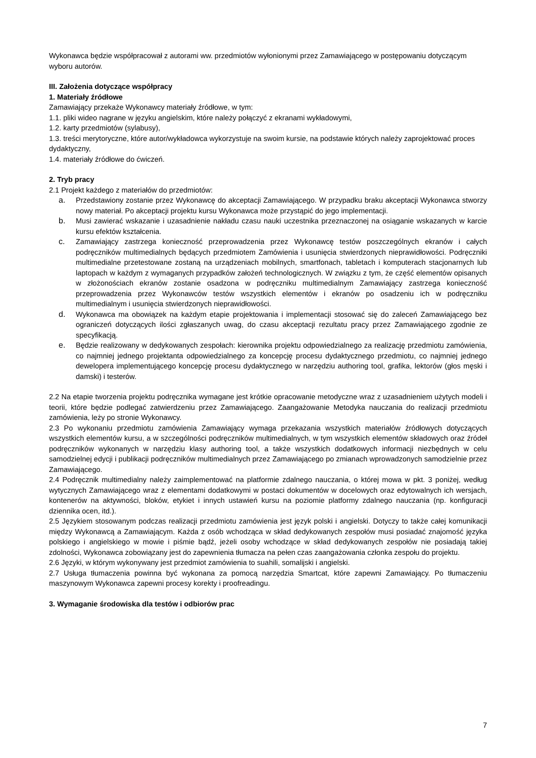Wykonawca będzie współpracował z autorami ww. przedmiotów wyłonionymi przez Zamawiającego w postępowaniu dotyczącym wyboru autorów.
III. Założenia dotyczące współpracy
1. Materiały źródłowe
Zamawiający przekaże Wykonawcy materiały źródłowe, w tym:
1.1. pliki wideo nagrane w języku angielskim, które należy połączyć z ekranami wykładowymi,
1.2. karty przedmiotów (sylabusy),
1.3. treści merytoryczne, które autor/wykładowca wykorzystuje na swoim kursie, na podstawie których należy zaprojektować proces dydaktyczny,
1.4. materiały źródłowe do ćwiczeń.
2. Tryb pracy
2.1 Projekt każdego z materiałów do przedmiotów:
a. Przedstawiony zostanie przez Wykonawcę do akceptacji Zamawiającego. W przypadku braku akceptacji Wykonawca stworzy nowy materiał. Po akceptacji projektu kursu Wykonawca może przystąpić do jego implementacji.
b. Musi zawierać wskazanie i uzasadnienie nakładu czasu nauki uczestnika przeznaczonej na osiąganie wskazanych w karcie kursu efektów kształcenia.
c. Zamawiający zastrzega konieczność przeprowadzenia przez Wykonawcę testów poszczególnych ekranów i całych podręczników multimedialnych będących przedmiotem Zamówienia i usunięcia stwierdzonych nieprawidłowości. Podręczniki multimedialne przetestowane zostaną na urządzeniach mobilnych, smartfonach, tabletach i komputerach stacjonarnych lub laptopach w każdym z wymaganych przypadków założeń technologicznych. W związku z tym, że część elementów opisanych w złożonościach ekranów zostanie osadzona w podręczniku multimedialnym Zamawiający zastrzega konieczność przeprowadzenia przez Wykonawców testów wszystkich elementów i ekranów po osadzeniu ich w podręczniku multimedialnym i usunięcia stwierdzonych nieprawidłowości.
d. Wykonawca ma obowiązek na każdym etapie projektowania i implementacji stosować się do zaleceń Zamawiającego bez ograniczeń dotyczących ilości zgłaszanych uwag, do czasu akceptacji rezultatu pracy przez Zamawiającego zgodnie ze specyfikacją.
e. Będzie realizowany w dedykowanych zespołach: kierownika projektu odpowiedzialnego za realizację przedmiotu zamówienia, co najmniej jednego projektanta odpowiedzialnego za koncepcję procesu dydaktycznego przedmiotu, co najmniej jednego dewelopera implementującego koncepcję procesu dydaktycznego w narzędziu authoring tool, grafika, lektorów (głos męski i damski) i testerów.
2.2 Na etapie tworzenia projektu podręcznika wymagane jest krótkie opracowanie metodyczne wraz z uzasadnieniem użytych modeli i teorii, które będzie podlegać zatwierdzeniu przez Zamawiającego. Zaangażowanie Metodyka nauczania do realizacji przedmiotu zamówienia, leży po stronie Wykonawcy.
2.3 Po wykonaniu przedmiotu zamówienia Zamawiający wymaga przekazania wszystkich materiałów źródłowych dotyczących wszystkich elementów kursu, a w szczególności podręczników multimedialnych, w tym wszystkich elementów składowych oraz źródeł podręczników wykonanych w narzędziu klasy authoring tool, a także wszystkich dodatkowych informacji niezbędnych w celu samodzielnej edycji i publikacji podręczników multimedialnych przez Zamawiającego po zmianach wprowadzonych samodzielnie przez Zamawiającego.
2.4 Podręcznik multimedialny należy zaimplementować na platformie zdalnego nauczania, o której mowa w pkt. 3 poniżej, według wytycznych Zamawiającego wraz z elementami dodatkowymi w postaci dokumentów w docelowych oraz edytowalnych ich wersjach, kontenerów na aktywności, bloków, etykiet i innych ustawień kursu na poziomie platformy zdalnego nauczania (np. konfiguracji dziennika ocen, itd.).
2.5 Językiem stosowanym podczas realizacji przedmiotu zamówienia jest język polski i angielski. Dotyczy to także całej komunikacji między Wykonawcą a Zamawiającym. Każda z osób wchodząca w skład dedykowanych zespołów musi posiadać znajomość języka polskiego i angielskiego w mowie i piśmie bądź, jeżeli osoby wchodzące w skład dedykowanych zespołów nie posiadają takiej zdolności, Wykonawca zobowiązany jest do zapewnienia tłumacza na pełen czas zaangażowania członka zespołu do projektu.
2.6 Języki, w którym wykonywany jest przedmiot zamówienia to suahili, somalijski i angielski.
2.7 Usługa tłumaczenia powinna być wykonana za pomocą narzędzia Smartcat, które zapewni Zamawiający. Po tłumaczeniu maszynowym Wykonawca zapewni procesy korekty i proofreadingu.
3. Wymaganie środowiska dla testów i odbiorów prac
7